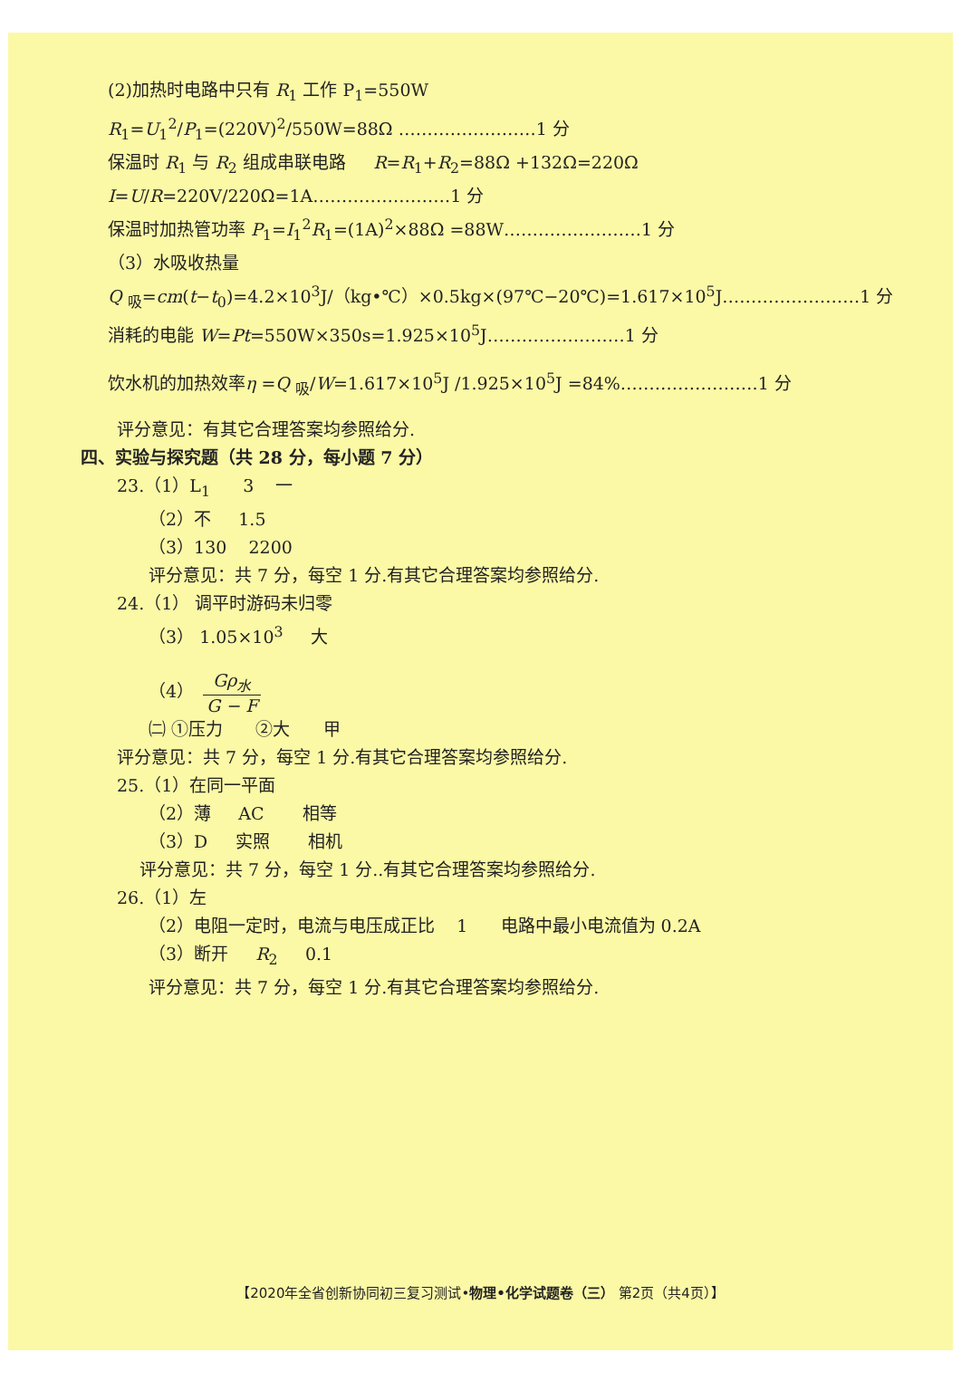(2)加热时电路中只有 R<sub>1</sub> 工作 P<sub>1</sub>=550W
R<sub>1</sub>=U<sub>1</sub><sup>2</sup>/P<sub>1</sub>=(220V)<sup>2</sup>/550W=88Ω ……………………1 分
保温时 R<sub>1</sub> 与 R<sub>2</sub> 组成串联电路 R=R<sub>1</sub>+R<sub>2</sub>=88Ω +132Ω=220Ω
I=U/R=220V/220Ω=1A……………………1 分
保温时加热管功率 P<sub>1</sub>=I<sub>1</sub><sup>2</sup>R<sub>1</sub>=(1A)<sup>2</sup>×88Ω =88W……………………1 分
（3）水吸收热量
Q <sub>吸</sub>=cm(t−t<sub>0</sub>)=4.2×10<sup>3</sup>J/（kg•℃）×0.5kg×(97℃−20℃)=1.617×10<sup>5</sup>J……………………1 分
消耗的电能 W=Pt=550W×350s=1.925×10<sup>5</sup>J……………………1 分
饮水机的加热效率η =Q <sub>吸</sub>/W=1.617×10<sup>5</sup>J /1.925×10<sup>5</sup>J =84%……………………1 分
评分意见：有其它合理答案均参照给分.
四、实验与探究题（共 28 分，每小题 7 分）
23.（1）L<sub>1</sub> 3 一
（2）不 1.5
（3）130 2200
评分意见：共 7 分，每空 1 分.有其它合理答案均参照给分.
24.（1） 调平时游码未归零
（3） 1.05×10<sup>3</sup> 大
（4） Gρ<sub>水</sub> G − F
㈡ ①压力 ②大 甲
评分意见：共 7 分，每空 1 分.有其它合理答案均参照给分.
25.（1）在同一平面
（2）薄 AC 相等
（3）D 实照 相机
评分意见：共 7 分，每空 1 分..有其它合理答案均参照给分.
26.（1）左
（2）电阻一定时，电流与电压成正比 1 电路中最小电流值为 0.2A
（3）断开 R<sub>2</sub> 0.1
评分意见：共 7 分，每空 1 分.有其它合理答案均参照给分.
【2020年全省创新协同初三复习测试•物理•化学试题卷（三） 第2页（共4页）】